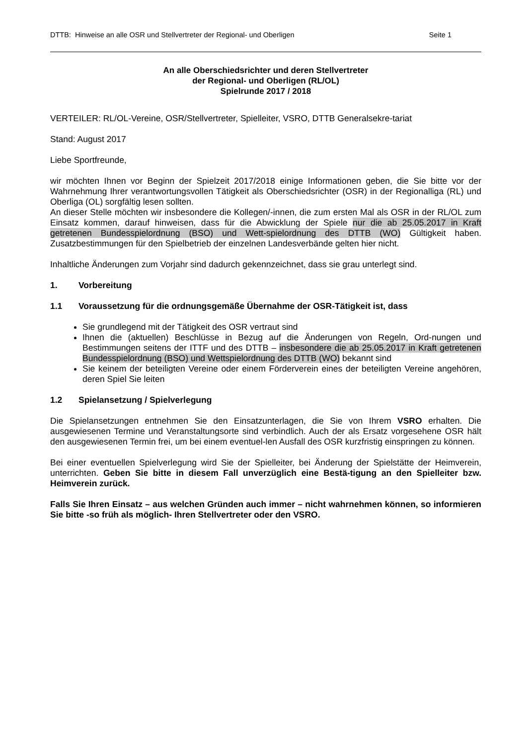DTTB: Hinweise an alle OSR und Stellvertreter der Regional- und Oberligen Seite 1
An alle Oberschiedsrichter und deren Stellvertreter
der Regional- und Oberligen (RL/OL)
Spielrunde 2017 / 2018
VERTEILER: RL/OL-Vereine, OSR/Stellvertreter, Spielleiter, VSRO, DTTB Generalsekre-tariat
Stand: August 2017
Liebe Sportfreunde,
wir möchten Ihnen vor Beginn der Spielzeit 2017/2018 einige Informationen geben, die Sie bitte vor der Wahrnehmung Ihrer verantwortungsvollen Tätigkeit als Oberschiedsrichter (OSR) in der Regionalliga (RL) und Oberliga (OL) sorgfältig lesen sollten.
An dieser Stelle möchten wir insbesondere die Kollegen/-innen, die zum ersten Mal als OSR in der RL/OL zum Einsatz kommen, darauf hinweisen, dass für die Abwicklung der Spiele nur die ab 25.05.2017 in Kraft getretenen Bundesspielordnung (BSO) und Wett-spielordnung des DTTB (WO) Gültigkeit haben. Zusatzbestimmungen für den Spielbetrieb der einzelnen Landesverbände gelten hier nicht.
Inhaltliche Änderungen zum Vorjahr sind dadurch gekennzeichnet, dass sie grau unterlegt sind.
1. Vorbereitung
1.1 Voraussetzung für die ordnungsgemäße Übernahme der OSR-Tätigkeit ist, dass
Sie grundlegend mit der Tätigkeit des OSR vertraut sind
Ihnen die (aktuellen) Beschlüsse in Bezug auf die Änderungen von Regeln, Ord-nungen und Bestimmungen seitens der ITTF und des DTTB – insbesondere die ab 25.05.2017 in Kraft getretenen Bundesspielordnung (BSO) und Wettspielordnung des DTTB (WO) bekannt sind
Sie keinem der beteiligten Vereine oder einem Förderverein eines der beteiligten Vereine angehören, deren Spiel Sie leiten
1.2 Spielansetzung / Spielverlegung
Die Spielansetzungen entnehmen Sie den Einsatzunterlagen, die Sie von Ihrem VSRO erhalten. Die ausgewiesenen Termine und Veranstaltungsorte sind verbindlich. Auch der als Ersatz vorgesehene OSR hält den ausgewiesenen Termin frei, um bei einem eventuel-len Ausfall des OSR kurzfristig einspringen zu können.
Bei einer eventuellen Spielverlegung wird Sie der Spielleiter, bei Änderung der Spielstätte der Heimverein, unterrichten. Geben Sie bitte in diesem Fall unverzüglich eine Bestä-tigung an den Spielleiter bzw. Heimverein zurück.
Falls Sie Ihren Einsatz – aus welchen Gründen auch immer – nicht wahrnehmen können, so informieren Sie bitte -so früh als möglich- Ihren Stellvertreter oder den VSRO.